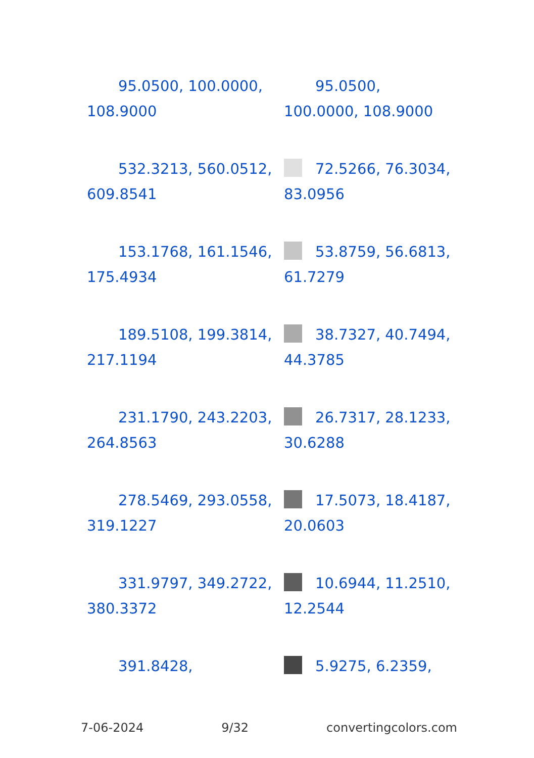| 95.0500, 100.0000, 108.9000 | 95.0500, 100.0000, 108.9000 |
| 532.3213, 560.0512, 609.8541 | 72.5266, 76.3034, 83.0956 |
| 153.1768, 161.1546, 175.4934 | 53.8759, 56.6813, 61.7279 |
| 189.5108, 199.3814, 217.1194 | 38.7327, 40.7494, 44.3785 |
| 231.1790, 243.2203, 264.8563 | 26.7317, 28.1233, 30.6288 |
| 278.5469, 293.0558, 319.1227 | 17.5073, 18.4187, 20.0603 |
| 331.9797, 349.2722, 380.3372 | 10.6944, 11.2510, 12.2544 |
| 391.8428, | 5.9275, 6.2359, |
7-06-2024 9/32 convertingcolors.com